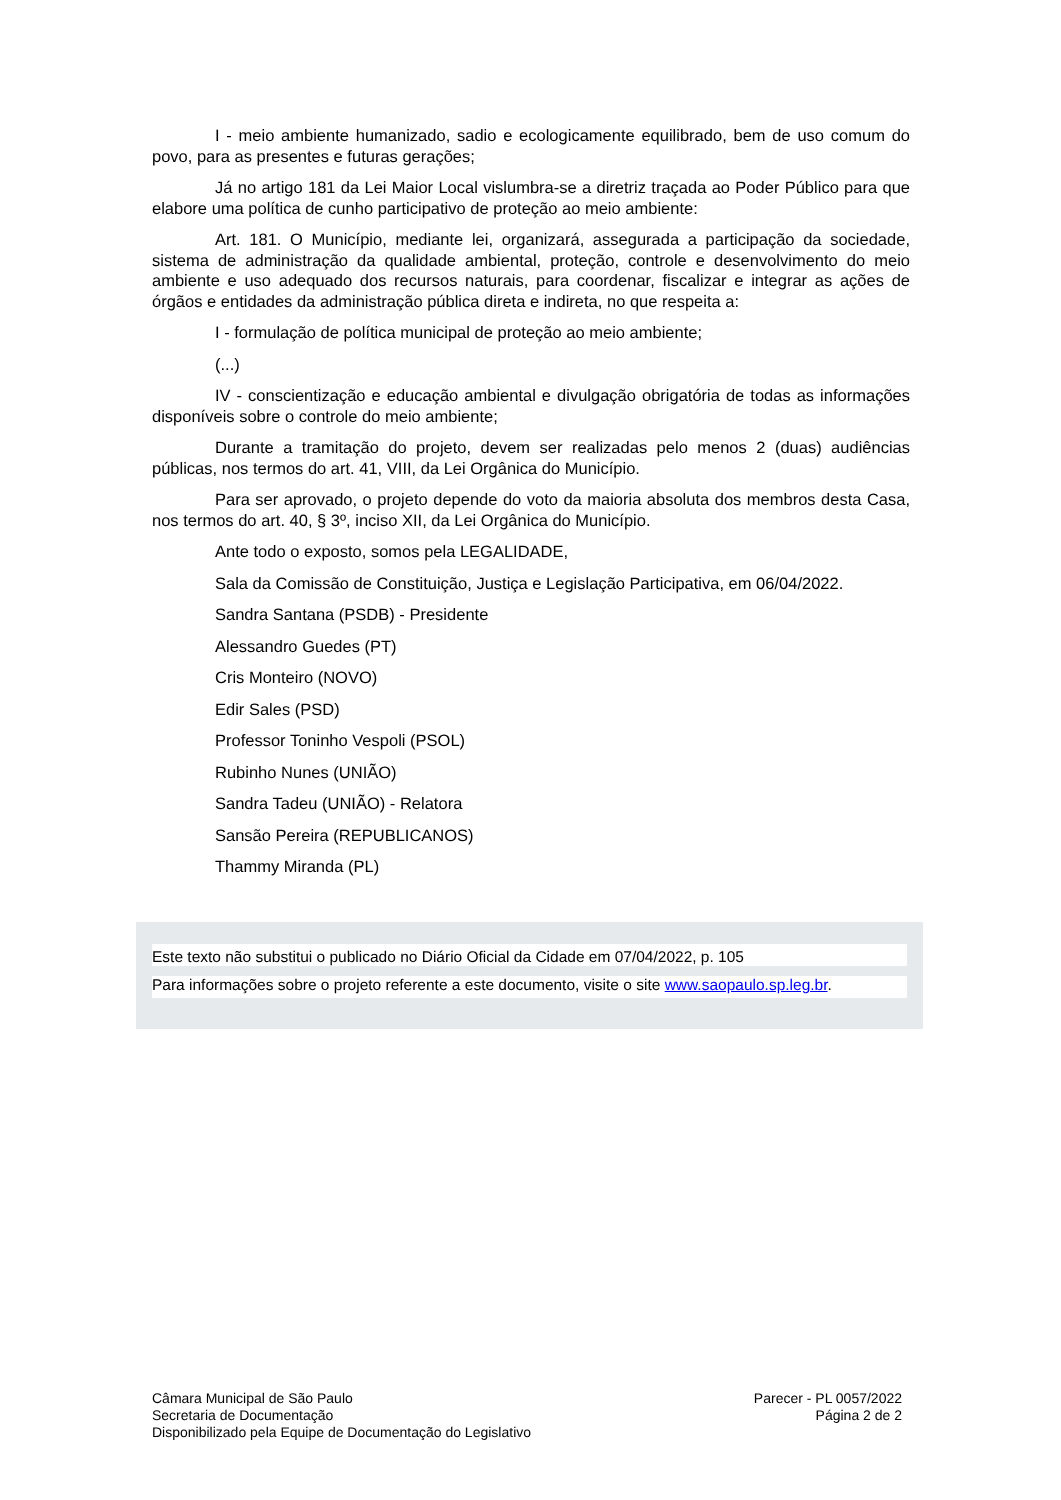I - meio ambiente humanizado, sadio e ecologicamente equilibrado, bem de uso comum do povo, para as presentes e futuras gerações;
Já no artigo 181 da Lei Maior Local vislumbra-se a diretriz traçada ao Poder Público para que elabore uma política de cunho participativo de proteção ao meio ambiente:
Art. 181. O Município, mediante lei, organizará, assegurada a participação da sociedade, sistema de administração da qualidade ambiental, proteção, controle e desenvolvimento do meio ambiente e uso adequado dos recursos naturais, para coordenar, fiscalizar e integrar as ações de órgãos e entidades da administração pública direta e indireta, no que respeita a:
I - formulação de política municipal de proteção ao meio ambiente;
(...)
IV - conscientização e educação ambiental e divulgação obrigatória de todas as informações disponíveis sobre o controle do meio ambiente;
Durante a tramitação do projeto, devem ser realizadas pelo menos 2 (duas) audiências públicas, nos termos do art. 41, VIII, da Lei Orgânica do Município.
Para ser aprovado, o projeto depende do voto da maioria absoluta dos membros desta Casa, nos termos do art. 40, § 3º, inciso XII, da Lei Orgânica do Município.
Ante todo o exposto, somos pela LEGALIDADE,
Sala da Comissão de Constituição, Justiça e Legislação Participativa, em 06/04/2022.
Sandra Santana (PSDB) - Presidente
Alessandro Guedes (PT)
Cris Monteiro (NOVO)
Edir Sales (PSD)
Professor Toninho Vespoli (PSOL)
Rubinho Nunes (UNIÃO)
Sandra Tadeu (UNIÃO) - Relatora
Sansão Pereira (REPUBLICANOS)
Thammy Miranda (PL)
Este texto não substitui o publicado no Diário Oficial da Cidade em 07/04/2022, p. 105 Para informações sobre o projeto referente a este documento, visite o site www.saopaulo.sp.leg.br.
Câmara Municipal de São Paulo
Secretaria de Documentação
Disponibilizado pela Equipe de Documentação do Legislativo
Parecer - PL 0057/2022
Página 2 de 2